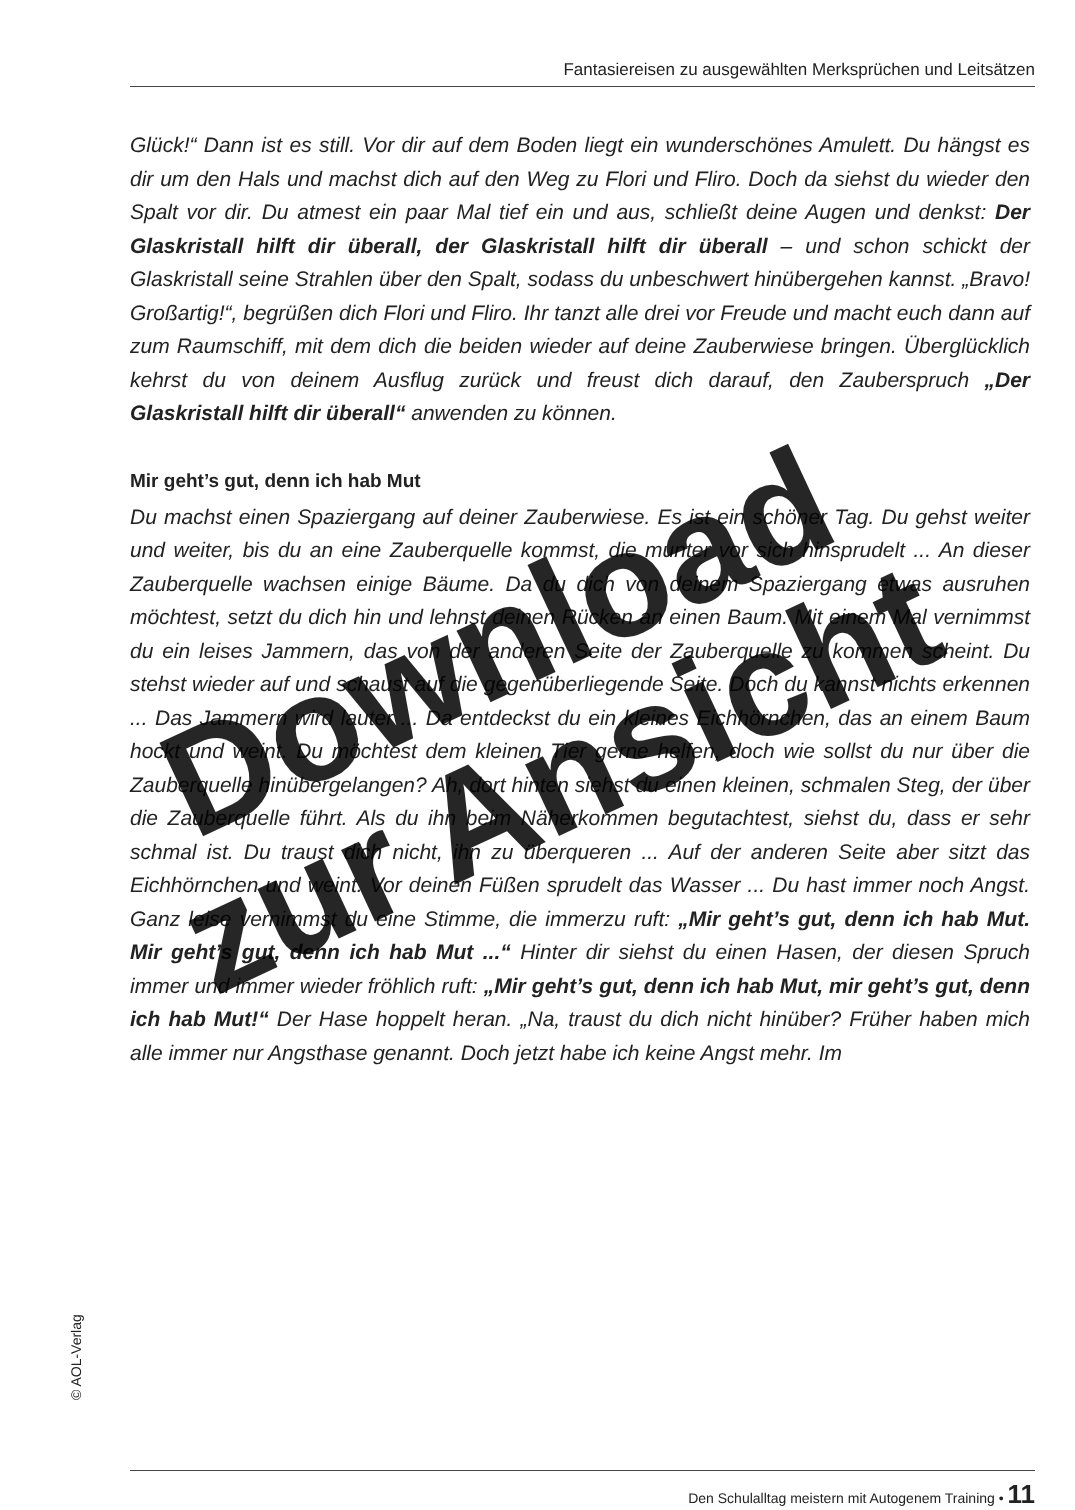Fantasiereisen zu ausgewählten Merksprüchen und Leitsätzen
Glück!“ Dann ist es still. Vor dir auf dem Boden liegt ein wunderschönes Amulett. Du hängst es dir um den Hals und machst dich auf den Weg zu Flori und Fliro. Doch da siehst du wieder den Spalt vor dir. Du atmest ein paar Mal tief ein und aus, schließt deine Augen und denkst: Der Glaskristall hilft dir überall, der Glaskristall hilft dir überall – und schon schickt der Glaskristall seine Strahlen über den Spalt, sodass du unbeschwert hinübergehen kannst. „Bravo! Großartig!“, begrüßen dich Flori und Fliro. Ihr tanzt alle drei vor Freude und macht euch dann auf zum Raumschiff, mit dem dich die beiden wieder auf deine Zauberwiese bringen. Überglücklich kehrst du von deinem Ausflug zurück und freust dich darauf, den Zauberspruch „Der Glaskristall hilft dir überall“ anwenden zu können.
Mir geht’s gut, denn ich hab Mut
Du machst einen Spaziergang auf deiner Zauberwiese. Es ist ein schöner Tag. Du gehst weiter und weiter, bis du an eine Zauberquelle kommst, die munter vor sich hinsprudelt ... An dieser Zauberquelle wachsen einige Bäume. Da du dich von deinem Spaziergang etwas ausruhen möchtest, setzt du dich hin und lehnst deinen Rücken an einen Baum. Mit einem Mal vernimmst du ein leises Jammern, das von der anderen Seite der Zauberquelle zu kommen scheint. Du stehst wieder auf und schaust auf die gegenüberliegende Seite. Doch du kannst nichts erkennen ... Das Jammern wird lauter ... Da entdeckst du ein kleines Eichhörnchen, das an einem Baum hockt und weint. Du möchtest dem kleinen Tier gerne helfen, doch wie sollst du nur über die Zauberquelle hinübergelangen? Ah, dort hinten siehst du einen kleinen, schmalen Steg, der über die Zauberquelle führt. Als du ihn beim Näherkommen begutachtest, siehst du, dass er sehr schmal ist. Du traust dich nicht, ihn zu überqueren ... Auf der anderen Seite aber sitzt das Eichhörnchen und weint. Vor deinen Füßen sprudelt das Wasser ... Du hast immer noch Angst. Ganz leise vernimmst du eine Stimme, die immerzu ruft: „Mir geht’s gut, denn ich hab Mut. Mir geht’s gut, denn ich hab Mut ...“ Hinter dir siehst du einen Hasen, der diesen Spruch immer und immer wieder fröhlich ruft: „Mir geht’s gut, denn ich hab Mut, mir geht’s gut, denn ich hab Mut!“ Der Hase hoppelt heran. „Na, traust du dich nicht hinüber? Früher haben mich alle immer nur Angsthase genannt. Doch jetzt habe ich keine Angst mehr. Im
© AOL-Verlag
Den Schulalltag meistern mit Autogenem Training • 11
Download
zur Ansicht